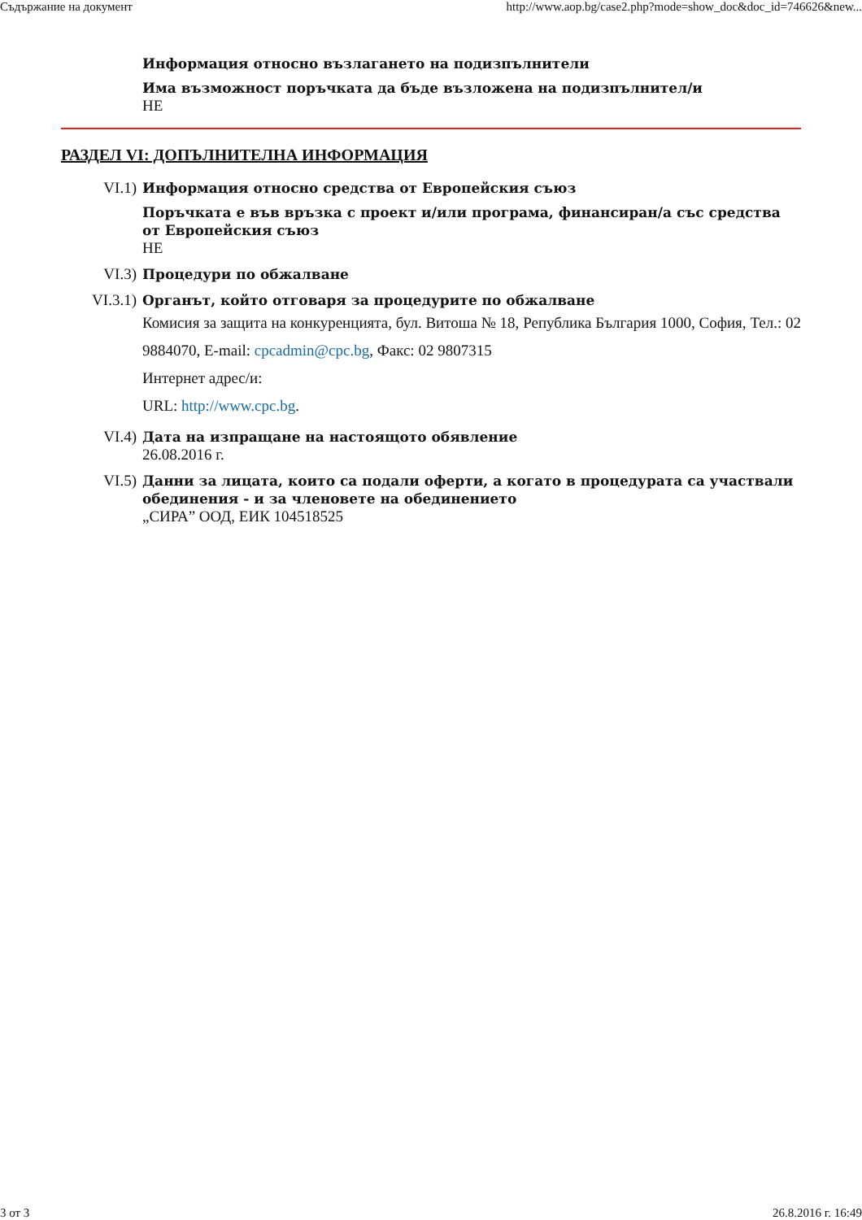Съдържание на документ http://www.aop.bg/case2.php?mode=show_doc&doc_id=746626&new...
Информация относно възлагането на подизпълнители
Има възможност поръчката да бъде възложена на подизпълнител/и
НЕ
РАЗДЕЛ VI: ДОПЪЛНИТЕЛНА ИНФОРМАЦИЯ
VI.1) Информация относно средства от Европейския съюз
Поръчката е във връзка с проект и/или програма, финансиран/а със средства от Европейския съюз
НЕ
VI.3) Процедури по обжалване
VI.3.1) Органът, който отговаря за процедурите по обжалване
Комисия за защита на конкуренцията, бул. Витоша № 18, Република България 1000, София, Тел.: 02 9884070, E-mail: cpcadmin@cpc.bg, Факс: 02 9807315
Интернет адрес/и:
URL: http://www.cpc.bg.
VI.4) Дата на изпращане на настоящото обявление
26.08.2016 г.
VI.5) Данни за лицата, които са подали оферти, а когато в процедурата са участвали обединения - и за членовете на обединението
„СИРА” ООД, ЕИК 104518525
3 от 3 26.8.2016 г. 16:49